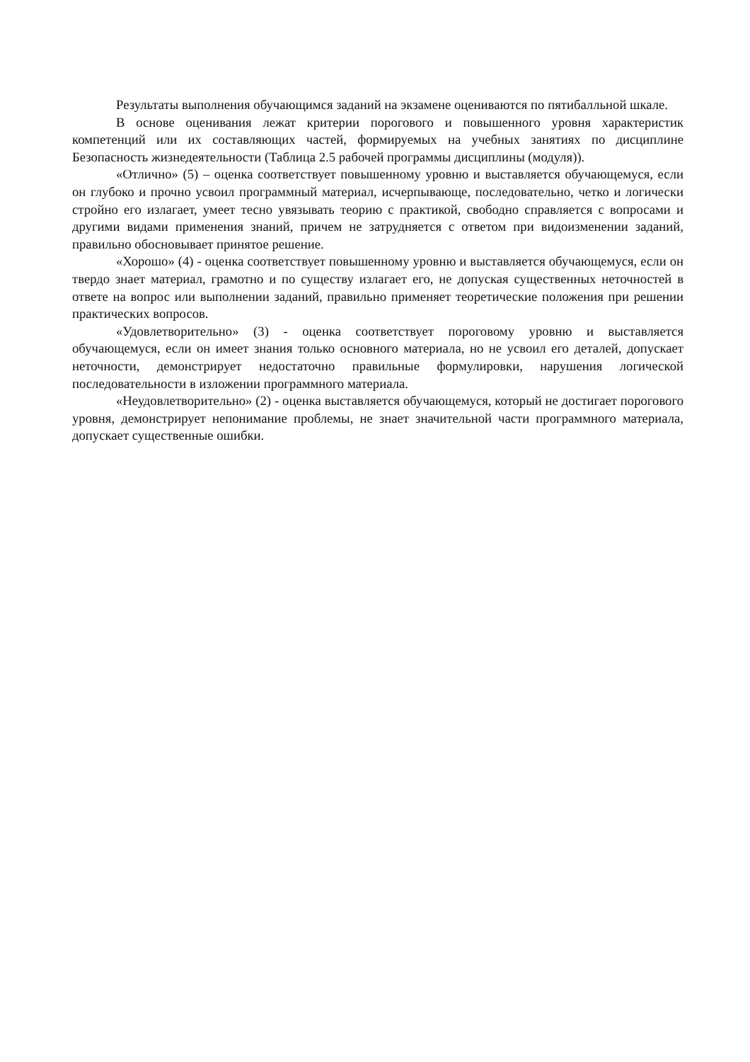Результаты выполнения обучающимся заданий на экзамене оцениваются по пятибалльной шкале.
В основе оценивания лежат критерии порогового и повышенного уровня характеристик компетенций или их составляющих частей, формируемых на учебных занятиях по дисциплине Безопасность жизнедеятельности (Таблица 2.5 рабочей программы дисциплины (модуля)).
«Отлично» (5) – оценка соответствует повышенному уровню и выставляется обучающемуся, если он глубоко и прочно усвоил программный материал, исчерпывающе, последовательно, четко и логически стройно его излагает, умеет тесно увязывать теорию с практикой, свободно справляется с вопросами и другими видами применения знаний, причем не затрудняется с ответом при видоизменении заданий, правильно обосновывает принятое решение.
«Хорошо» (4) - оценка соответствует повышенному уровню и выставляется обучающемуся, если он твердо знает материал, грамотно и по существу излагает его, не допуская существенных неточностей в ответе на вопрос или выполнении заданий, правильно применяет теоретические положения при решении практических вопросов.
«Удовлетворительно» (3) - оценка соответствует пороговому уровню и выставляется обучающемуся, если он имеет знания только основного материала, но не усвоил его деталей, допускает неточности, демонстрирует недостаточно правильные формулировки, нарушения логической последовательности в изложении программного материала.
«Неудовлетворительно» (2) - оценка выставляется обучающемуся, который не достигает порогового уровня, демонстрирует непонимание проблемы, не знает значительной части программного материала, допускает существенные ошибки.